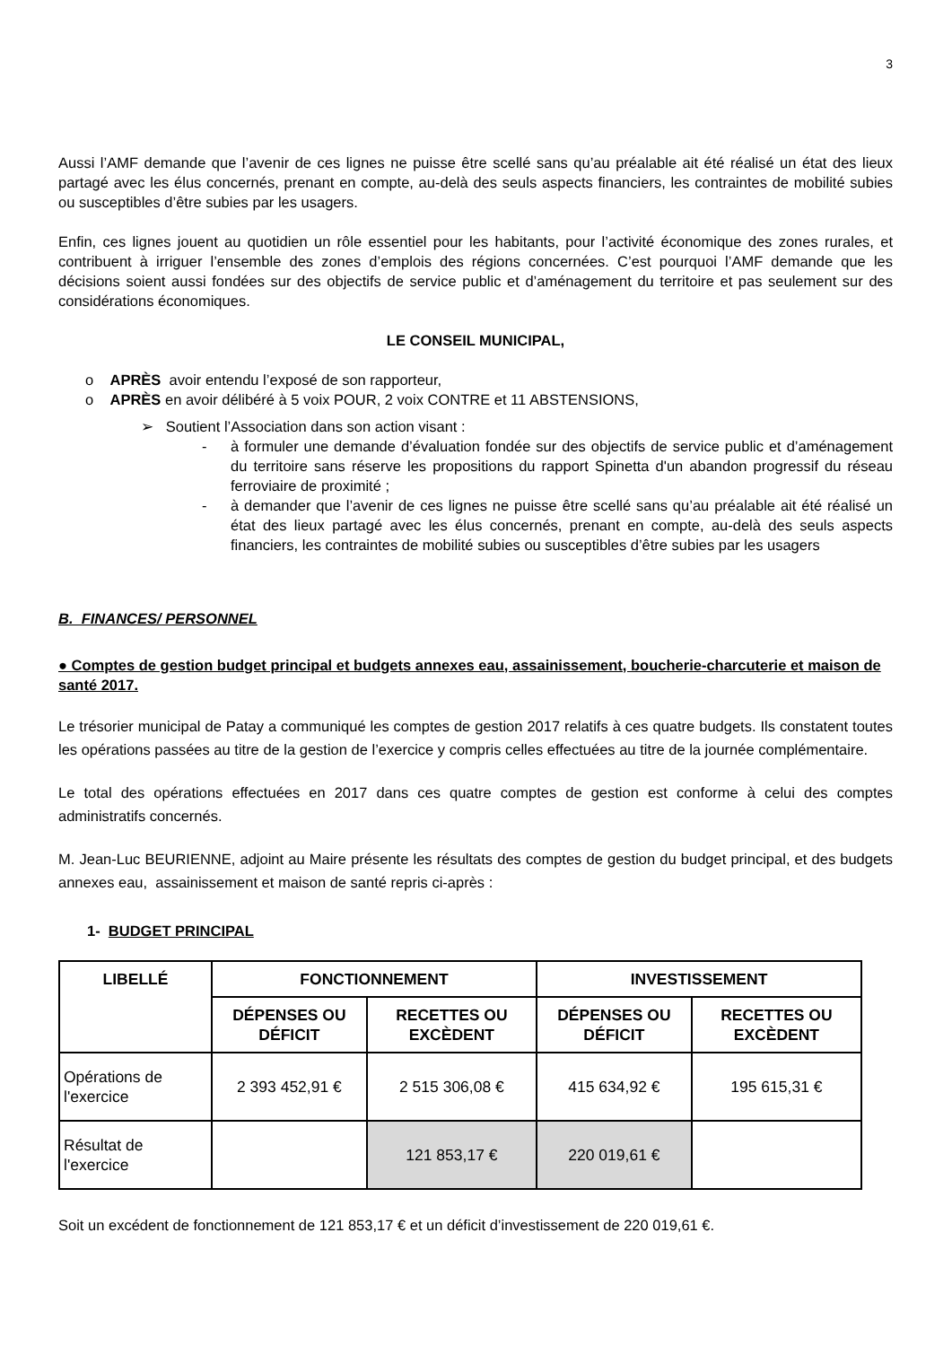3
Aussi l’AMF demande que l’avenir de ces lignes ne puisse être scellé sans qu’au préalable ait été réalisé un état des lieux partagé avec les élus concernés, prenant en compte, au-delà des seuls aspects financiers, les contraintes de mobilité subies ou susceptibles d’être subies par les usagers.
Enfin, ces lignes jouent au quotidien un rôle essentiel pour les habitants, pour l’activité économique des zones rurales, et contribuent à irriguer l’ensemble des zones d’emplois des régions concernées. C’est pourquoi l’AMF demande que les décisions soient aussi fondées sur des objectifs de service public et d’aménagement du territoire et pas seulement sur des considérations économiques.
LE CONSEIL MUNICIPAL,
o APRÈS avoir entendu l’exposé de son rapporteur,
o APRÈS en avoir délibéré à 5 voix POUR, 2 voix CONTRE et 11 ABSTENSIONS,
➢ Soutient l’Association dans son action visant :
- à formuler une demande d’évaluation fondée sur des objectifs de service public et d’aménagement du territoire sans réserve les propositions du rapport Spinetta d'un abandon progressif du réseau ferroviaire de proximité ;
- à demander que l’avenir de ces lignes ne puisse être scellé sans qu’au préalable ait été réalisé un état des lieux partagé avec les élus concernés, prenant en compte, au-delà des seuls aspects financiers, les contraintes de mobilité subies ou susceptibles d’être subies par les usagers
B. FINANCES/ PERSONNEL
● Comptes de gestion budget principal et budgets annexes eau, assainissement, boucherie-charcuterie et maison de santé 2017.
Le trésorier municipal de Patay a communiqué les comptes de gestion 2017 relatifs à ces quatre budgets. Ils constatent toutes les opérations passées au titre de la gestion de l’exercice y compris celles effectuées au titre de la journée complémentaire.
Le total des opérations effectuées en 2017 dans ces quatre comptes de gestion est conforme à celui des comptes administratifs concernés.
M. Jean-Luc BEURIENNE, adjoint au Maire présente les résultats des comptes de gestion du budget principal, et des budgets annexes eau, assainissement et maison de santé repris ci-après :
1- BUDGET PRINCIPAL
| LIBELLÉ | FONCTIONNEMENT | | INVESTISSEMENT | |
| --- | --- | --- | --- | --- |
| | DÉPENSES OU DÉFICIT | RECETTES OU EXCÈDENT | DÉPENSES OU DÉFICIT | RECETTES OU EXCÈDENT |
| Opérations de l'exercice | 2 393 452,91 € | 2 515 306,08 € | 415 634,92 € | 195 615,31 € |
| Résultat de l'exercice | | 121 853,17 € | 220 019,61 € | |
Soit un excédent de fonctionnement de 121 853,17 € et un déficit d’investissement de 220 019,61 €.